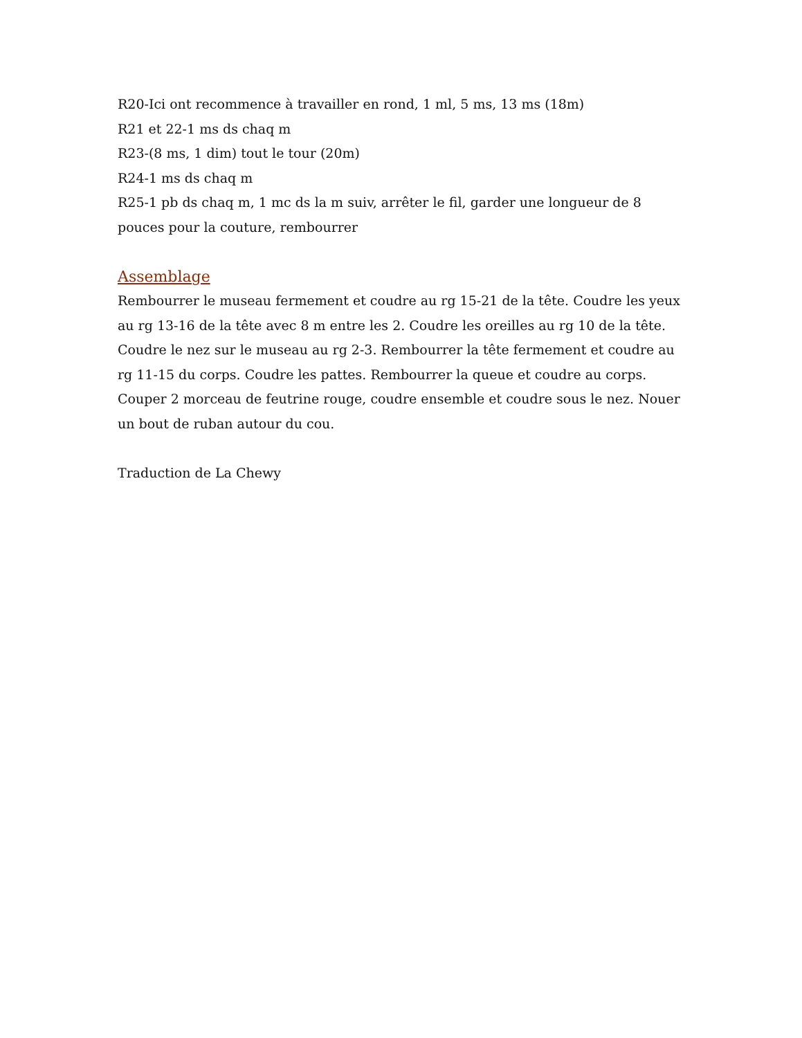R20-Ici ont recommence à travailler en rond, 1 ml, 5 ms, 13 ms (18m)
R21 et 22-1 ms ds chaq m
R23-(8 ms, 1 dim) tout le tour (20m)
R24-1 ms ds chaq m
R25-1 pb ds chaq m, 1 mc ds la m suiv, arrêter le fil, garder une longueur de 8 pouces pour la couture, rembourrer
Assemblage
Rembourrer le museau fermement et coudre au rg 15-21 de la tête. Coudre les yeux au rg 13-16 de la tête avec 8 m entre les 2. Coudre les oreilles au rg 10 de la tête. Coudre le nez sur le museau au rg 2-3. Rembourrer la tête fermement et coudre au rg 11-15 du corps. Coudre les pattes. Rembourrer la queue et coudre au corps. Couper 2 morceau de feutrine rouge, coudre ensemble et coudre sous le nez. Nouer un bout de ruban autour du cou.
Traduction de La Chewy